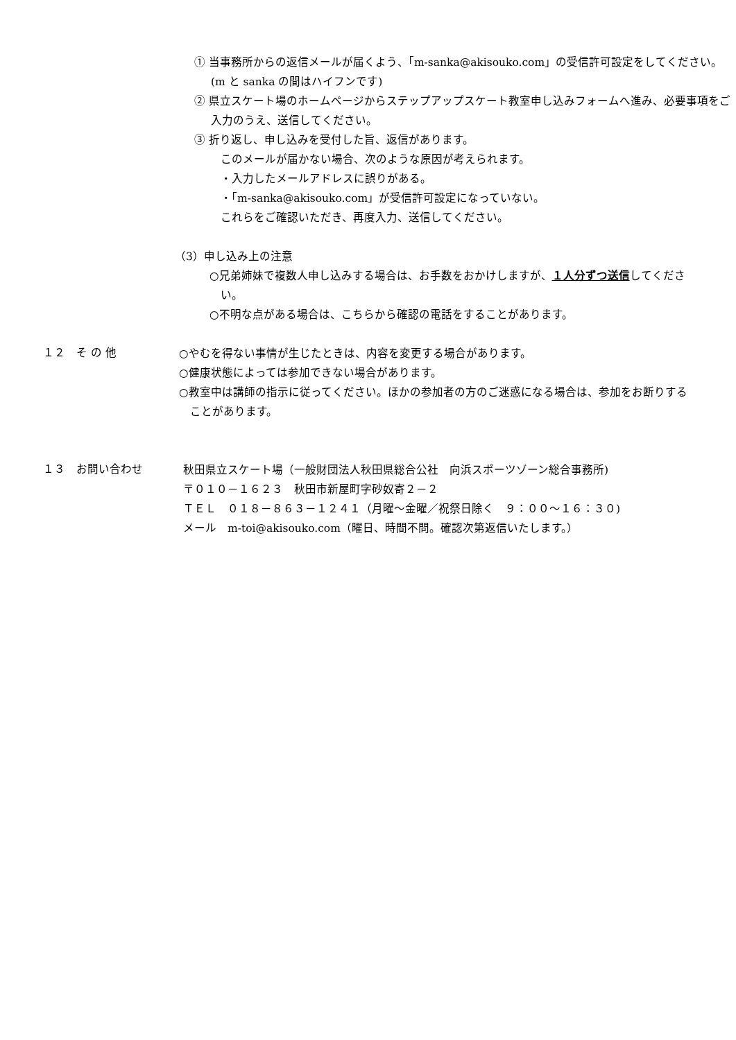① 当事務所からの返信メールが届くよう、「m-sanka@akisouko.com」の受信許可設定をしてください。(m と sanka の間はハイフンです)
② 県立スケート場のホームページからステップアップスケート教室申し込みフォームへ進み、必要事項をご入力のうえ、送信してください。
③ 折り返し、申し込みを受付した旨、返信があります。
このメールが届かない場合、次のような原因が考えられます。
・入力したメールアドレスに誤りがある。
・「m-sanka@akisouko.com」が受信許可設定になっていない。
これらをご確認いただき、再度入力、送信してください。
（3）申し込み上の注意
○兄弟姉妹で複数人申し込みする場合は、お手数をおかけしますが、１人分ずつ送信してください。
○不明な点がある場合は、こちらから確認の電話をすることがあります。
１２　そ の 他
○やむを得ない事情が生じたときは、内容を変更する場合があります。
○健康状態によっては参加できない場合があります。
○教室中は講師の指示に従ってください。ほかの参加者の方のご迷惑になる場合は、参加をお断りすることがあります。
１３　お問い合わせ
秋田県立スケート場（一般財団法人秋田県総合公社　向浜スポーツゾーン総合事務所)
〒０１０－１６２３　秋田市新屋町字砂奴寄２－２
ＴＥＬ　０１８－８６３－１２４１（月曜～金曜／祝祭日除く　９：００～１６：３０)
メール　m-toi@akisouko.com（曜日、時間不問。確認次第返信いたします。）